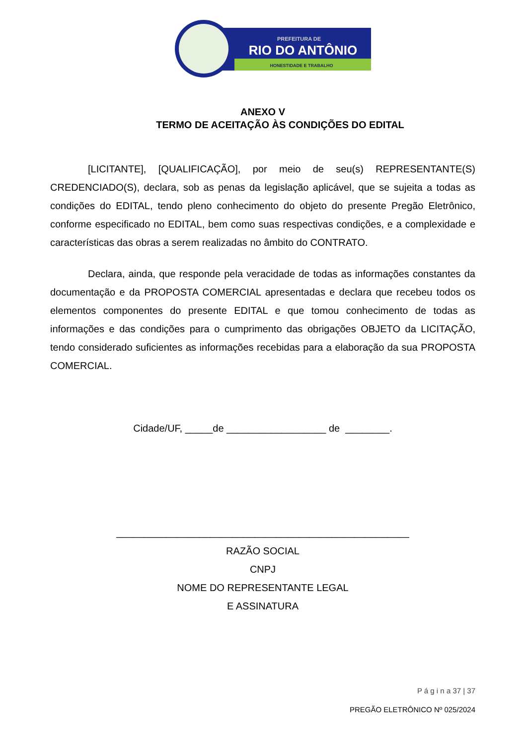PREFEITURA DE
RIO DO ANTÔNIO
HONESTIDADE E TRABALHO
ANEXO V
TERMO DE ACEITAÇÃO ÀS CONDIÇÕES DO EDITAL
[LICITANTE], [QUALIFICAÇÃO], por meio de seu(s) REPRESENTANTE(S) CREDENCIADO(S), declara, sob as penas da legislação aplicável, que se sujeita a todas as condições do EDITAL, tendo pleno conhecimento do objeto do presente Pregão Eletrônico, conforme especificado no EDITAL, bem como suas respectivas condições, e a complexidade e características das obras a serem realizadas no âmbito do CONTRATO.
Declara, ainda, que responde pela veracidade de todas as informações constantes da documentação e da PROPOSTA COMERCIAL apresentadas e declara que recebeu todos os elementos componentes do presente EDITAL e que tomou conhecimento de todas as informações e das condições para o cumprimento das obrigações OBJETO da LICITAÇÃO, tendo considerado suficientes as informações recebidas para a elaboração da sua PROPOSTA COMERCIAL.
Cidade/UF, _____de __________________ de ________.
_____________________________________________________
RAZÃO SOCIAL
CNPJ
NOME DO REPRESENTANTE LEGAL
E ASSINATURA
P á g i n a 37 | 37
PREGÃO ELETRÔNICO Nº 025/2024